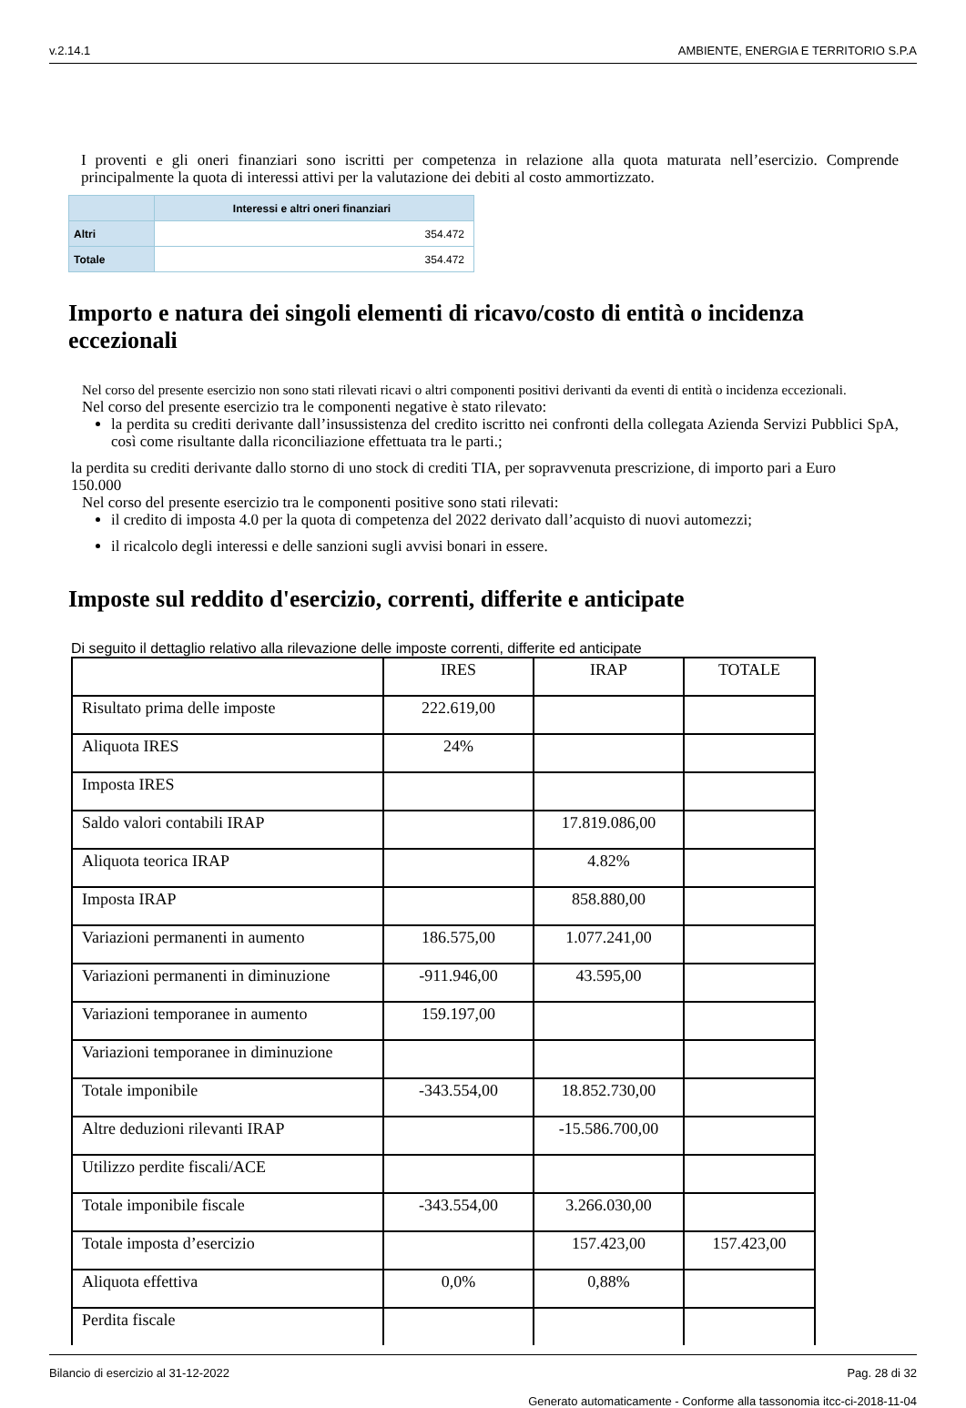v.2.14.1 AMBIENTE, ENERGIA E TERRITORIO S.P.A
I proventi e gli oneri finanziari sono iscritti per competenza in relazione alla quota maturata nell’esercizio. Comprende principalmente la quota di interessi attivi per la valutazione dei debiti al costo ammortizzato.
| | Interessi e altri oneri finanziari |
| --- | --- |
| Altri | 354.472 |
| Totale | 354.472 |
Importo e natura dei singoli elementi di ricavo/costo di entità o incidenza eccezionali
Nel corso del presente esercizio non sono stati rilevati ricavi o altri componenti positivi derivanti da eventi di entità o incidenza eccezionali.
Nel corso del presente esercizio tra le componenti negative è stato rilevato:
la perdita su crediti derivante dall’insussistenza del credito iscritto nei confronti della collegata Azienda Servizi Pubblici SpA, così come risultante dalla riconciliazione effettuata tra le parti.;
la perdita su crediti derivante dallo storno di uno stock di crediti TIA, per sopravvenuta prescrizione, di importo pari a Euro 150.000
Nel corso del presente esercizio tra le componenti positive sono stati rilevati:
il credito di imposta 4.0 per la quota di competenza del 2022 derivato dall’acquisto di nuovi automezzi;
il ricalcolo degli interessi e delle sanzioni sugli avvisi bonari in essere.
Imposte sul reddito d'esercizio, correnti, differite e anticipate
Di seguito il dettaglio relativo alla rilevazione delle imposte correnti, differite ed anticipate
| | IRES | IRAP | TOTALE |
| Risultato prima delle imposte | 222.619,00 | | |
| Aliquota IRES | 24% | | |
| Imposta IRES | | | |
| Saldo valori contabili IRAP | | 17.819.086,00 | |
| Aliquota teorica IRAP | | 4.82% | |
| Imposta IRAP | | 858.880,00 | |
| Variazioni permanenti in aumento | 186.575,00 | 1.077.241,00 | |
| Variazioni permanenti in diminuzione | -911.946,00 | 43.595,00 | |
| Variazioni temporanee in aumento | 159.197,00 | | |
| Variazioni temporanee in diminuzione | | | |
| Totale imponibile | -343.554,00 | 18.852.730,00 | |
| Altre deduzioni rilevanti IRAP | | -15.586.700,00 | |
| Utilizzo perdite fiscali/ACE | | | |
| Totale imponibile fiscale | -343.554,00 | 3.266.030,00 | |
| Totale imposta d’esercizio | | 157.423,00 | 157.423,00 |
| Aliquota effettiva | 0,0% | 0,88% | |
| Perdita fiscale | | | |
Bilancio di esercizio al 31-12-2022 Pag. 28 di 32
Generato automaticamente - Conforme alla tassonomia itcc-ci-2018-11-04